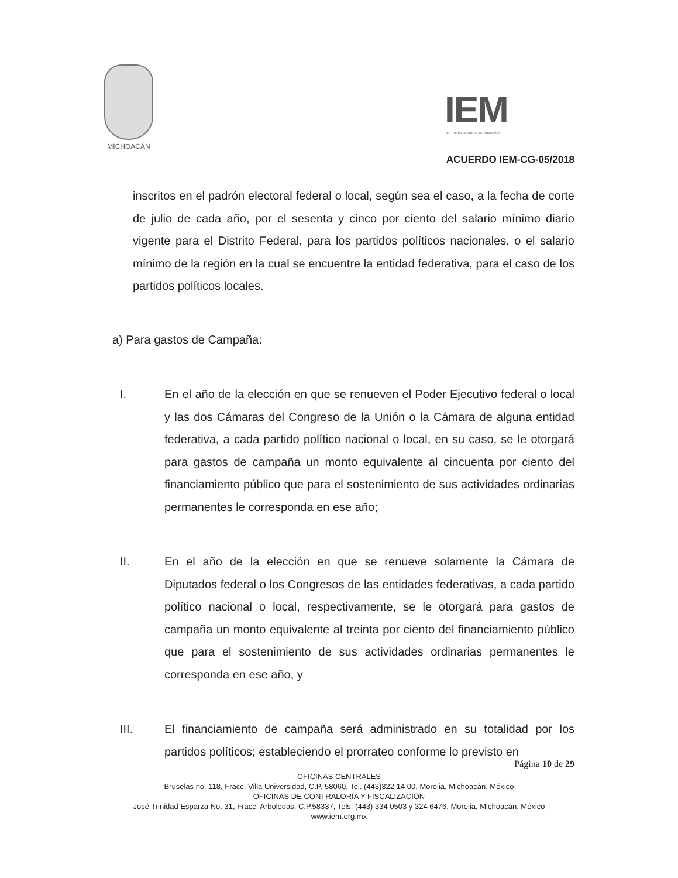MICHOACÁN
IEM
INSTITUTO ELECTORAL DE MICHOACÁN
ACUERDO IEM-CG-05/2018
inscritos en el padrón electoral federal o local, según sea el caso, a la fecha de corte de julio de cada año, por el sesenta y cinco por ciento del salario mínimo diario vigente para el Distrito Federal, para los partidos políticos nacionales, o el salario mínimo de la región en la cual se encuentre la entidad federativa, para el caso de los partidos políticos locales.
a) Para gastos de Campaña:
I. En el año de la elección en que se renueven el Poder Ejecutivo federal o local y las dos Cámaras del Congreso de la Unión o la Cámara de alguna entidad federativa, a cada partido político nacional o local, en su caso, se le otorgará para gastos de campaña un monto equivalente al cincuenta por ciento del financiamiento público que para el sostenimiento de sus actividades ordinarias permanentes le corresponda en ese año;
II. En el año de la elección en que se renueve solamente la Cámara de Diputados federal o los Congresos de las entidades federativas, a cada partido político nacional o local, respectivamente, se le otorgará para gastos de campaña un monto equivalente al treinta por ciento del financiamiento público que para el sostenimiento de sus actividades ordinarias permanentes le corresponda en ese año, y
III. El financiamiento de campaña será administrado en su totalidad por los partidos políticos; estableciendo el prorrateo conforme lo previsto en
Página 10 de 29
OFICINAS CENTRALES
Bruselas no. 118, Fracc. Villa Universidad, C.P. 58060, Tel. (443)322 14 00, Morelia, Michoacán, México
OFICINAS DE CONTRALORÍA Y FISCALIZACIÓN
José Trinidad Esparza No. 31, Fracc. Arboledas, C.P.58337, Tels. (443) 334 0503 y 324 6476, Morelia, Michoacán, México
www.iem.org.mx